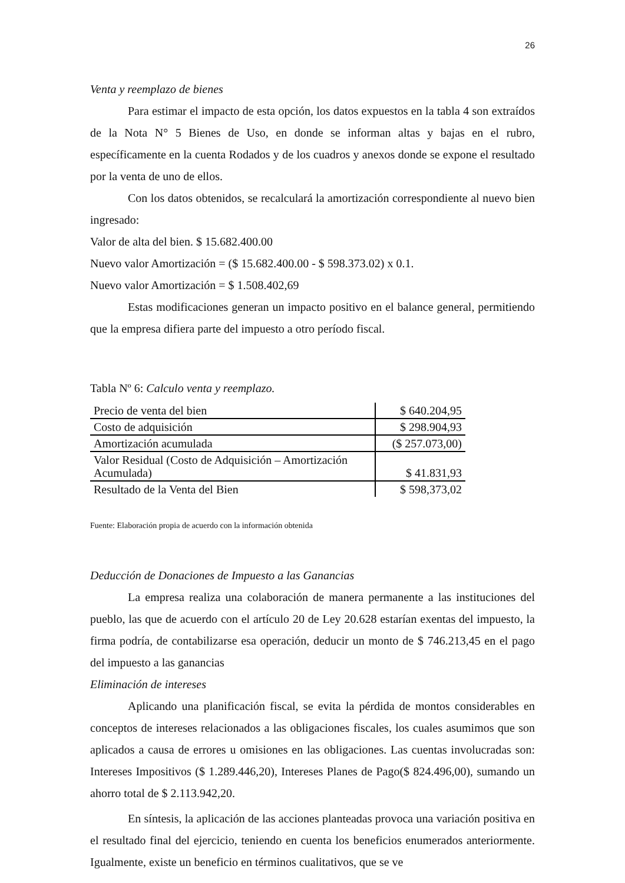26
Venta y reemplazo de bienes
Para estimar el impacto de esta opción, los datos expuestos en la tabla 4 son extraídos de la Nota N° 5 Bienes de Uso, en donde se informan altas y bajas en el rubro, específicamente en la cuenta Rodados y de los cuadros y anexos donde se expone el resultado por la venta de uno de ellos.
Con los datos obtenidos, se recalculará la amortización correspondiente al nuevo bien ingresado:
Valor de alta del bien. $ 15.682.400.00
Nuevo valor Amortización = ($ 15.682.400.00 - $ 598.373.02) x 0.1.
Nuevo valor Amortización = $ 1.508.402,69
Estas modificaciones generan un impacto positivo en el balance general, permitiendo que la empresa difiera parte del impuesto a otro período fiscal.
Tabla Nº 6: Calculo venta y reemplazo.
| Precio de venta del bien | $ 640.204,95 |
| Costo de adquisición | $ 298.904,93 |
| Amortización acumulada | ($ 257.073,00) |
| Valor Residual (Costo de Adquisición – Amortización Acumulada) | $ 41.831,93 |
| Resultado de la Venta del Bien | $ 598,373,02 |
Fuente: Elaboración propia de acuerdo con la información obtenida
Deducción de Donaciones de Impuesto a las Ganancias
La empresa realiza una colaboración de manera permanente a las instituciones del pueblo, las que de acuerdo con el artículo 20 de Ley 20.628 estarían exentas del impuesto, la firma podría, de contabilizarse esa operación, deducir un monto de $ 746.213,45 en el pago del impuesto a las ganancias
Eliminación de intereses
Aplicando una planificación fiscal, se evita la pérdida de montos considerables en conceptos de intereses relacionados a las obligaciones fiscales, los cuales asumimos que son aplicados a causa de errores u omisiones en las obligaciones. Las cuentas involucradas son: Intereses Impositivos ($ 1.289.446,20), Intereses Planes de Pago($ 824.496,00), sumando un ahorro total de $ 2.113.942,20.
En síntesis, la aplicación de las acciones planteadas provoca una variación positiva en el resultado final del ejercicio, teniendo en cuenta los beneficios enumerados anteriormente. Igualmente, existe un beneficio en términos cualitativos, que se ve